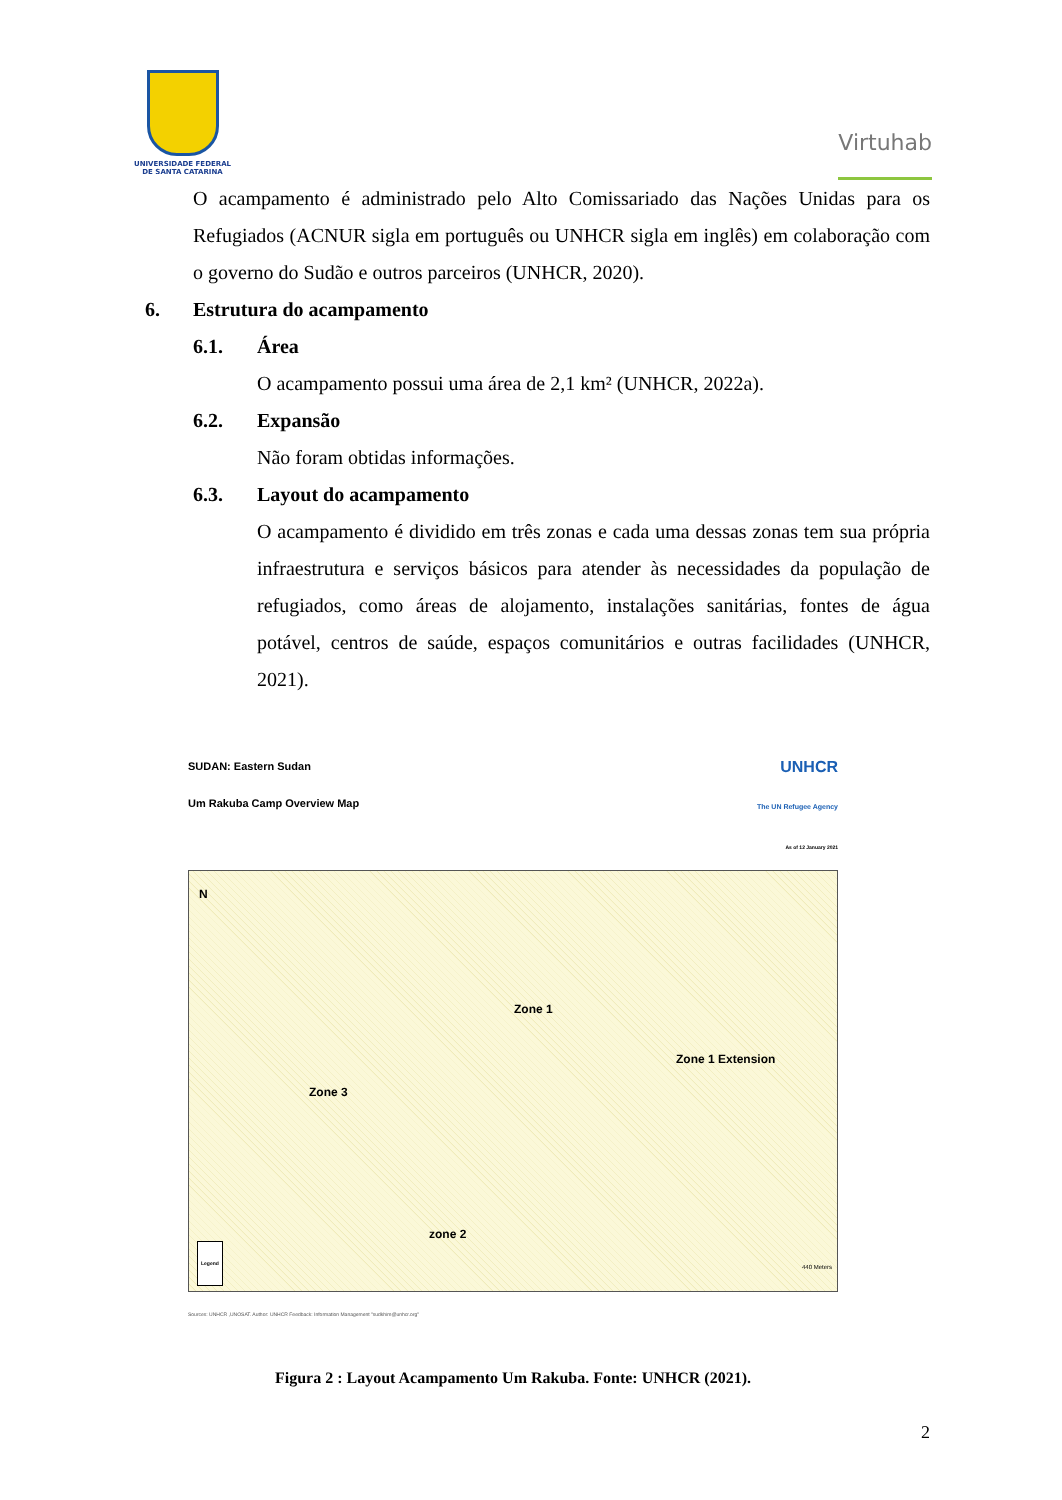UNIVERSIDADE FEDERAL
DE SANTA CATARINA
Virtuhab
O acampamento é administrado pelo Alto Comissariado das Nações Unidas para os Refugiados (ACNUR sigla em português ou UNHCR sigla em inglês) em colaboração com o governo do Sudão e outros parceiros (UNHCR, 2020).
6. Estrutura do acampamento
6.1. Área
O acampamento possui uma área de 2,1 km² (UNHCR, 2022a).
6.2. Expansão
Não foram obtidas informações.
6.3. Layout do acampamento
O acampamento é dividido em três zonas e cada uma dessas zonas tem sua própria infraestrutura e serviços básicos para atender às necessidades da população de refugiados, como áreas de alojamento, instalações sanitárias, fontes de água potável, centros de saúde, espaços comunitários e outras facilidades (UNHCR, 2021).
SUDAN: Eastern Sudan
Um Rakuba Camp Overview Map
UNHCR
The UN Refugee Agency
As of 12 January 2021
N
Zone 1
Zone 1 Extension
Zone 3
zone 2
Legend 440 Meters
Sources: UNHCR ,UNOSAT. Author: UNHCR Feedback: Information Management "sudkhim@unhcr.org"
Figura 2 : Layout Acampamento Um Rakuba. Fonte: UNHCR (2021).
2